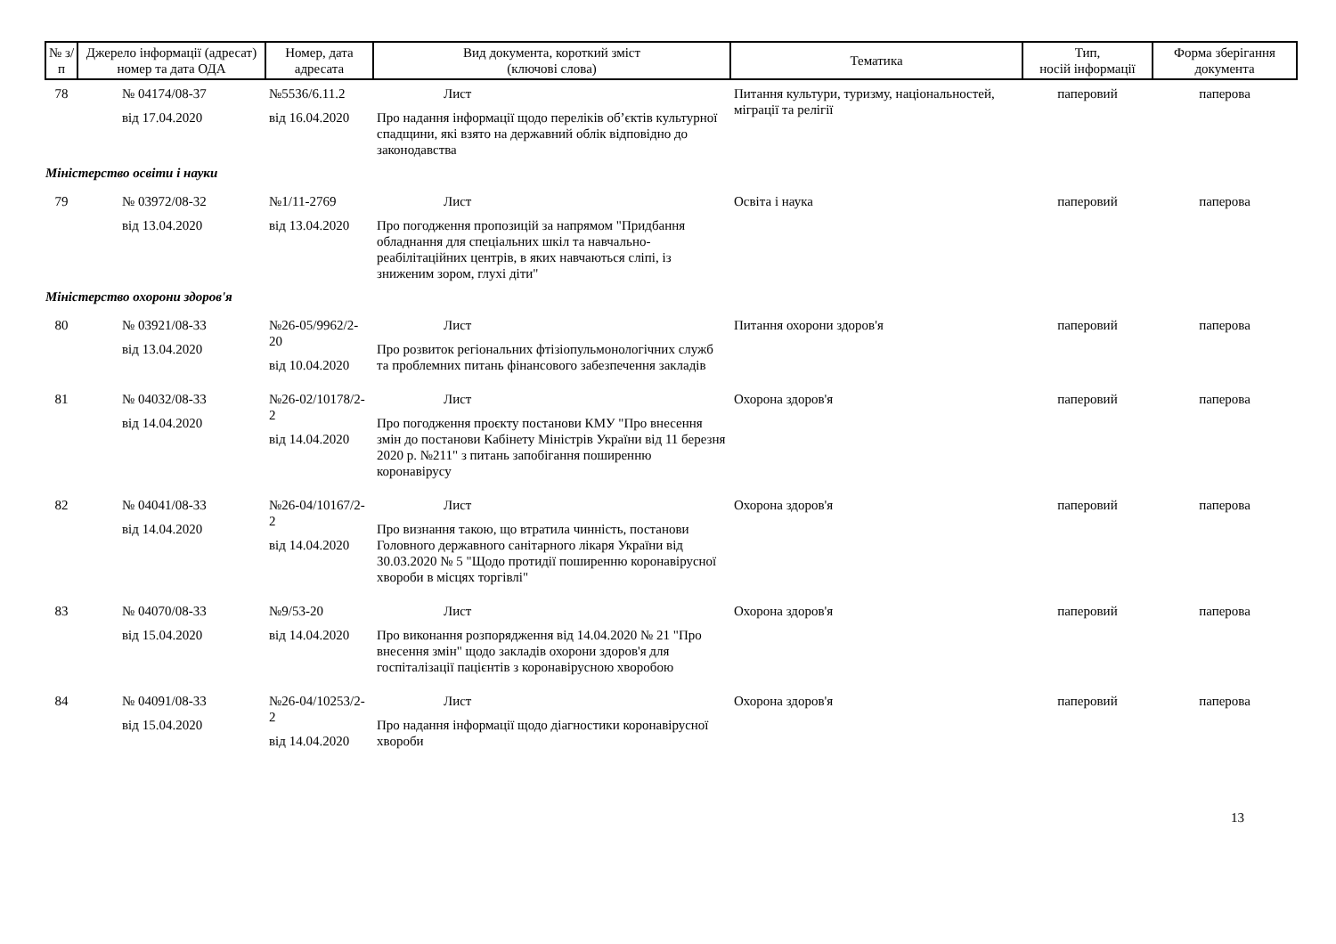| № з/п | Джерело інформації (адресат) номер та дата ОДА | Номер, дата адресата | Вид документа, короткий зміст (ключові слова) | Тематика | Тип, носій інформації | Форма зберігання документа |
| --- | --- | --- | --- | --- | --- | --- |
| 78 | № 04174/08-37 від 17.04.2020 | №5536/6.11.2 від 16.04.2020 | Лист Про надання інформації щодо переліків об’єктів культурної спадщини, які взято на державний облік відповідно до законодавства | Питання культури, туризму, національностей, міграції та релігії | паперовий | паперова |
| Міністерство освіти і науки | | | | | | |
| 79 | № 03972/08-32 від 13.04.2020 | №1/11-2769 від 13.04.2020 | Лист Про погодження пропозицій за напрямом "Придбання обладнання для спеціальних шкіл та навчально-реабілітаційних центрів, в яких навчаються сліпі, із зниженим зором, глухі діти" | Освіта і наука | паперовий | паперова |
| Міністерство охорони здоров'я | | | | | | |
| 80 | № 03921/08-33 від 13.04.2020 | №26-05/9962/2-20 від 10.04.2020 | Лист Про розвиток регіональних фтізіопульмонологічних служб та проблемних питань фінансового забезпечення закладів | Питання охорони здоров'я | паперовий | паперова |
| 81 | № 04032/08-33 від 14.04.2020 | №26-02/10178/2-2 від 14.04.2020 | Лист Про погодження проєкту постанови КМУ "Про внесення змін до постанови Кабінету Міністрів України від 11 березня 2020 р. №211" з питань запобігання поширенню коронавірусу | Охорона здоров'я | паперовий | паперова |
| 82 | № 04041/08-33 від 14.04.2020 | №26-04/10167/2-2 від 14.04.2020 | Лист Про визнання такою, що втратила чинність, постанови Головного державного санітарного лікаря України від 30.03.2020 № 5 "Щодо протидії поширенню коронавірусної хвороби в місцях торгівлі" | Охорона здоров'я | паперовий | паперова |
| 83 | № 04070/08-33 від 15.04.2020 | №9/53-20 від 14.04.2020 | Лист Про виконання розпорядження від 14.04.2020 № 21 "Про внесення змін" щодо закладів охорони здоров'я для госпіталізації пацієнтів з коронавірусною хворобою | Охорона здоров'я | паперовий | паперова |
| 84 | № 04091/08-33 від 15.04.2020 | №26-04/10253/2-2 від 14.04.2020 | Лист Про надання інформації щодо діагностики коронавірусної хвороби | Охорона здоров'я | паперовий | паперова |
13